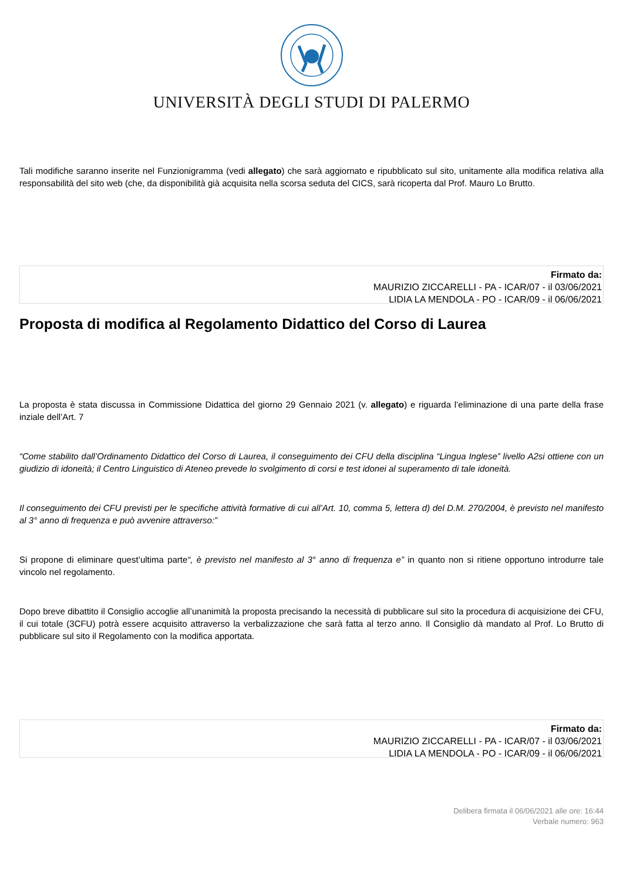UNIVERSITÀ DEGLI STUDI DI PALERMO
Tali modifiche saranno inserite nel Funzionigramma (vedi allegato) che sarà aggiornato e ripubblicato sul sito, unitamente alla modifica relativa alla responsabilità del sito web (che, da disponibilità già acquisita nella scorsa seduta del CICS, sarà ricoperta dal Prof. Mauro Lo Brutto.
Firmato da:
MAURIZIO ZICCARELLI - PA - ICAR/07 - il 03/06/2021
LIDIA LA MENDOLA - PO - ICAR/09 - il 06/06/2021
Proposta di modifica al Regolamento Didattico del Corso di Laurea
La proposta è stata discussa in Commissione Didattica del giorno 29 Gennaio 2021 (v. allegato) e riguarda l’eliminazione di una parte della frase inziale dell’Art. 7
“Come stabilito dall’Ordinamento Didattico del Corso di Laurea, il conseguimento dei CFU della disciplina “Lingua Inglese” livello A2si ottiene con un giudizio di idoneità; il Centro Linguistico di Ateneo prevede lo svolgimento di corsi e test idonei al superamento di tale idoneità.
Il conseguimento dei CFU previsti per le specifiche attività formative di cui all’Art. 10, comma 5, lettera d) del D.M. 270/2004, è previsto nel manifesto al 3° anno di frequenza e può avvenire attraverso:”
Si propone di eliminare quest’ultima parte“, è previsto nel manifesto al 3° anno di frequenza e” in quanto non si ritiene opportuno introdurre tale vincolo nel regolamento.
Dopo breve dibattito il Consiglio accoglie all’unanimità la proposta precisando la necessità di pubblicare sul sito la procedura di acquisizione dei CFU, il cui totale (3CFU) potrà essere acquisito attraverso la verbalizzazione che sarà fatta al terzo anno. Il Consiglio dà mandato al Prof. Lo Brutto di pubblicare sul sito il Regolamento con la modifica apportata.
Firmato da:
MAURIZIO ZICCARELLI - PA - ICAR/07 - il 03/06/2021
LIDIA LA MENDOLA - PO - ICAR/09 - il 06/06/2021
Delibera firmata il 06/06/2021 alle ore: 16:44
Verbale numero: 963